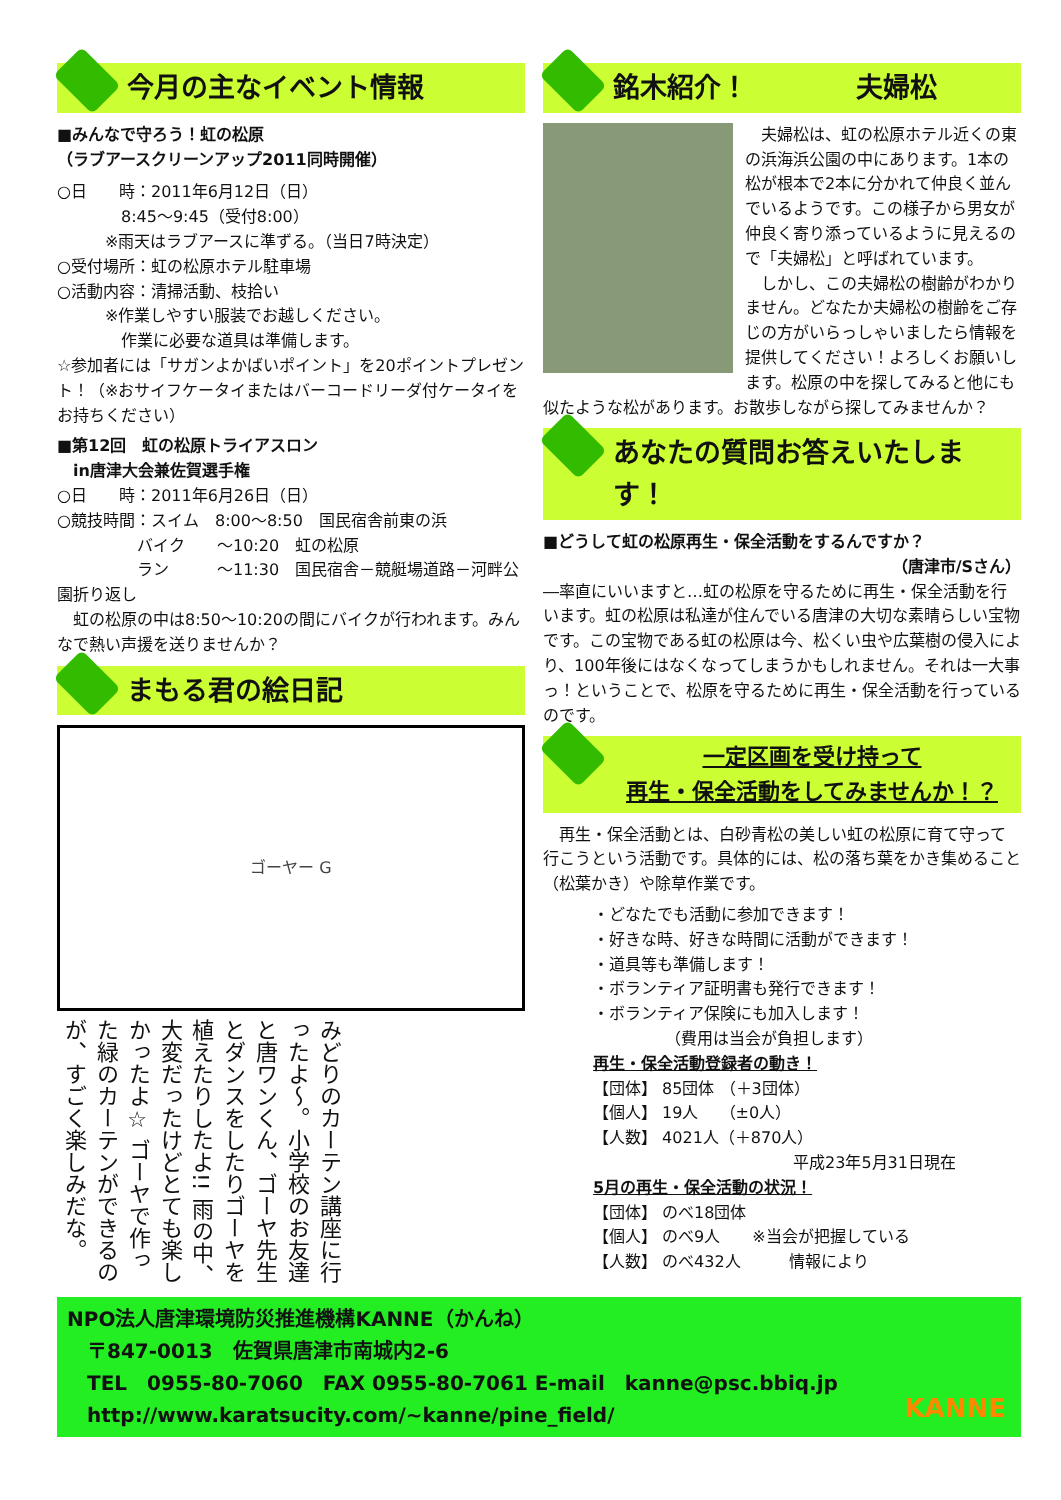今月の主なイベント情報
■みんなで守ろう！虹の松原
（ラブアースクリーンアップ2011同時開催）
○日　　時：2011年6月12日（日）
　　　　8:45～9:45（受付8:00）
　　　※雨天はラブアースに準ずる。（当日7時決定）
○受付場所：虹の松原ホテル駐車場
○活動内容：清掃活動、枝拾い
　　　※作業しやすい服装でお越しください。
　　　　作業に必要な道具は準備します。
☆参加者には「サガンよかばいポイント」を20ポイントプレゼント！（※おサイフケータイまたはバーコードリーダ付ケータイをお持ちください）
■第12回　虹の松原トライアスロン
　in唐津大会兼佐賀選手権
○日　　時：2011年6月26日（日）
○競技時間：スイム　8:00～8:50　国民宿舎前東の浜
　　　　　バイク　　～10:20　虹の松原
　　　　　ラン　　　～11:30　国民宿舎－競艇場道路－河畔公園折り返し
　虹の松原の中は8:50～10:20の間にバイクが行われます。みんなで熱い声援を送りませんか？
まもる君の絵日記
ゴーヤー G
みどりのカーテン講座に行ったよ～。小学校のお友達と唐ワンくん、ゴーヤ先生とダンスをしたりゴーヤを植えたりしたよ!! 雨の中、大変だったけどとても楽しかったよ☆ ゴーヤで作った緑のカーテンができるのが、すごく楽しみだな。
銘木紹介！　　　　夫婦松
　夫婦松は、虹の松原ホテル近くの東の浜海浜公園の中にあります。1本の松が根本で2本に分かれて仲良く並んでいるようです。この様子から男女が仲良く寄り添っているように見えるので「夫婦松」と呼ばれています。
　しかし、この夫婦松の樹齢がわかりません。どなたか夫婦松の樹齢をご存じの方がいらっしゃいましたら情報を提供してください！よろしくお願いします。松原の中を探してみると他にも似たような松があります。お散歩しながら探してみませんか？
あなたの質問お答えいたします！
■どうして虹の松原再生・保全活動をするんですか？
（唐津市/Sさん）
―率直にいいますと…虹の松原を守るために再生・保全活動を行います。虹の松原は私達が住んでいる唐津の大切な素晴らしい宝物です。この宝物である虹の松原は今、松くい虫や広葉樹の侵入により、100年後にはなくなってしまうかもしれません。それは一大事っ！ということで、松原を守るために再生・保全活動を行っているのです。
一定区画を受け持って
再生・保全活動をしてみませんか！？
　再生・保全活動とは、白砂青松の美しい虹の松原に育て守って行こうという活動です。具体的には、松の落ち葉をかき集めること（松葉かき）や除草作業です。
・どなたでも活動に参加できます！
・好きな時、好きな時間に活動ができます！
・道具等も準備します！
・ボランティア証明書も発行できます！
・ボランティア保険にも加入します！
　　　　　（費用は当会が負担します）
再生・保全活動登録者の動き！
【団体】 85団体 （＋3団体）
【個人】 19人　 （±0人）
【人数】 4021人（＋870人）
平成23年5月31日現在
5月の再生・保全活動の状況！
【団体】 のべ18団体
【個人】 のべ9人　　※当会が把握している
【人数】 のべ432人　　　情報により
NPO法人唐津環境防災推進機構KANNE（かんね）
　〒847-0013　佐賀県唐津市南城内2-6
　TEL　0955-80-7060　FAX 0955-80-7061 E-mail　kanne@psc.bbiq.jp
　http://www.karatsucity.com/~kanne/pine_field/
KANNE